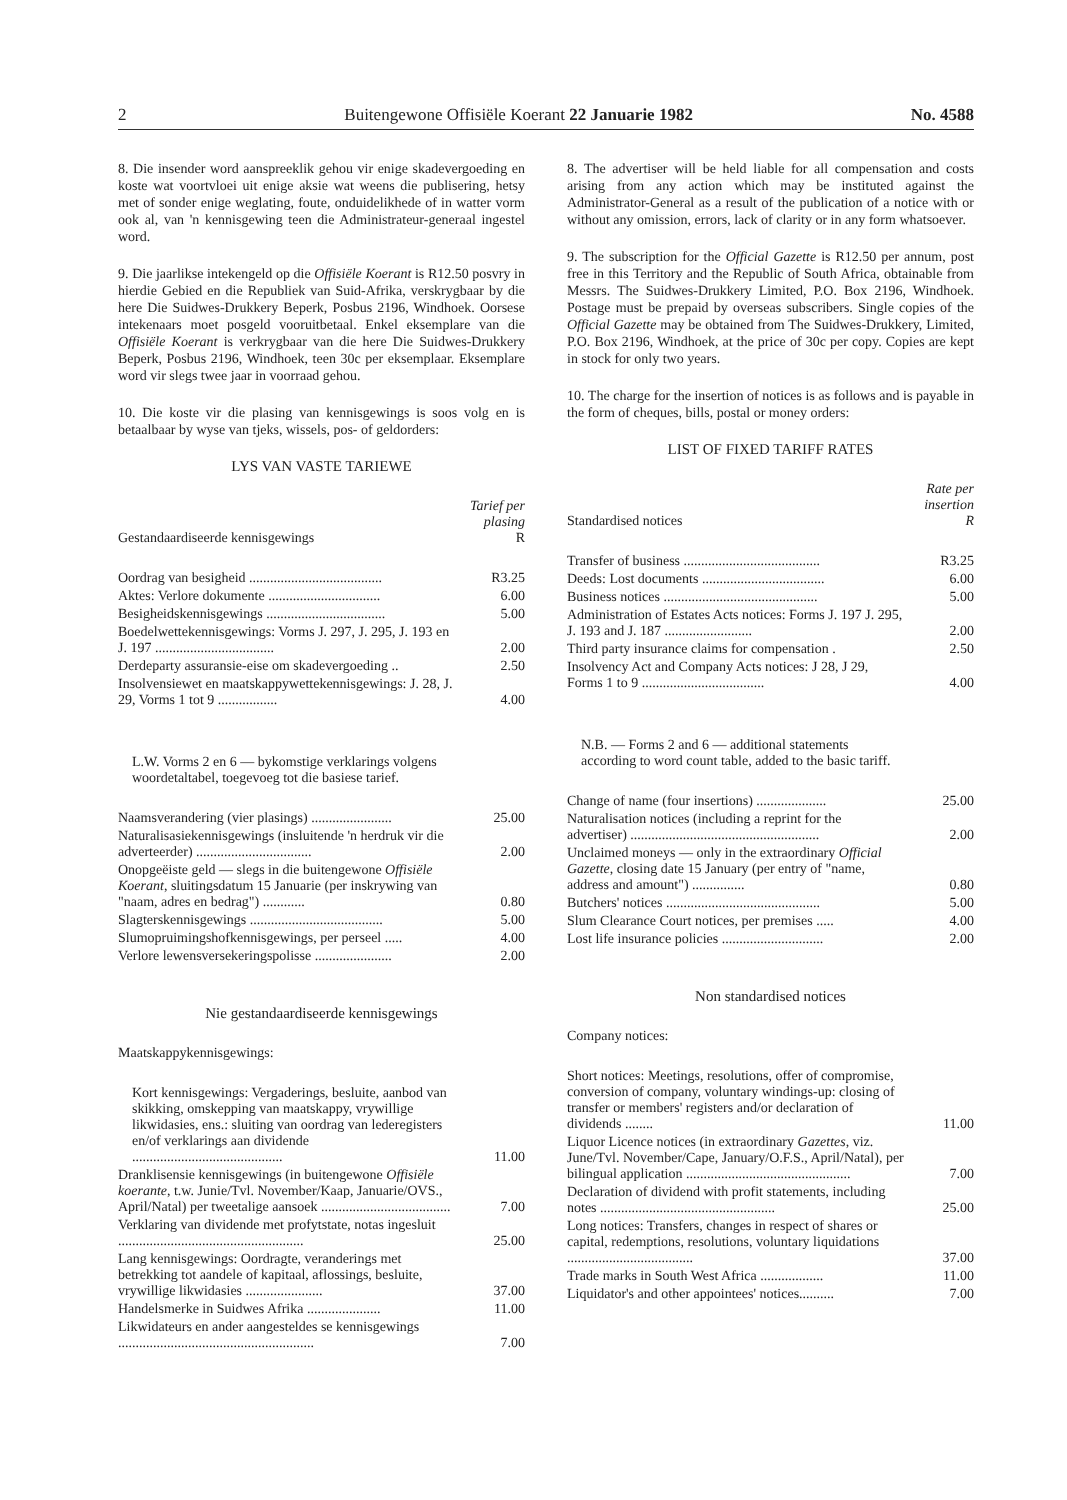2 Buitengewone Offisiële Koerant 22 Januarie 1982 No. 4588
8. Die insender word aanspreeklik gehou vir enige skadevergoeding en koste wat voortvloei uit enige aksie wat weens die publisering, hetsy met of sonder enige weglating, foute, onduidelikhede of in watter vorm ook al, van 'n kennisgewing teen die Administrateur-generaal ingestel word.
9. Die jaarlikse intekengeld op die Offisiële Koerant is R12.50 posvry in hierdie Gebied en die Republiek van Suid-Afrika, verskrygbaar by die here Die Suidwes-Drukkery Beperk, Posbus 2196, Windhoek. Oorsese intekenaars moet posgeld vooruitbetaal. Enkel eksemplare van die Offisiële Koerant is verkrygbaar van die here Die Suidwes-Drukkery Beperk, Posbus 2196, Windhoek, teen 30c per eksemplaar. Eksemplare word vir slegs twee jaar in voorraad gehou.
10. Die koste vir die plasing van kennisgewings is soos volg en is betaalbaar by wyse van tjeks, wissels, pos- of geldorders:
LYS VAN VASTE TARIEWE
| Gestandaardiseerde kennisgewings | Tarief per plasing R |
| --- | --- |
| Oordrag van besigheid ...................................... | R3.25 |
| Aktes: Verlore dokumente ................................ | 6.00 |
| Besigheidskennisgewings .................................. | 5.00 |
| Boedelwettekennisgewings: Vorms J. 297, J. 295, J. 193 en J. 197 .................................. | 2.00 |
| Derdeparty assuransie-eise om skadevergoeding .. | 2.50 |
| Insolvensiewet en maatskappywettekennisgewings: J. 28, J. 29, Vorms 1 tot 9 ................. | 4.00 |
| L.W. Vorms 2 en 6 — bykomstige verklarings volgens woordetaltabel, toegevoeg tot die basiese tarief. | |
| Naamsverandering (vier plasings) ....................... | 25.00 |
| Naturalisasiekennisgewings (insluitende 'n herdruk vir die adverteerder) ................................. | 2.00 |
| Onopgeëiste geld — slegs in die buitengewone Offisiële Koerant , sluitingsdatum 15 Januarie (per inskrywing van "naam, adres en bedrag") ............ | 0.80 |
| Slagterskennisgewings ...................................... | 5.00 |
| Slumopruimingshofkennisgewings, per perseel ..... | 4.00 |
| Verlore lewensversekeringspolisse ...................... | 2.00 |
Nie gestandaardiseerde kennisgewings
| Maatskappykennisgewings: | |
| Kort kennisgewings: Vergaderings, besluite, aanbod van skikking, omskepping van maatskappy, vrywillige likwidasies, ens.: sluiting van oordrag van lederegisters en/of verklarings aan dividende ........................................... | 11.00 |
| Dranklisensie kennisgewings (in buitengewone Offisiële koerante , t.w. Junie/Tvl. November/Kaap, Januarie/OVS., April/Natal) per tweetalige aansoek ..................................... | 7.00 |
| Verklaring van dividende met profytstate, notas ingesluit ..................................................... | 25.00 |
| Lang kennisgewings: Oordragte, veranderings met betrekking tot aandele of kapitaal, aflossings, besluite, vrywillige likwidasies ...................... | 37.00 |
| Handelsmerke in Suidwes Afrika ..................... | 11.00 |
| Likwidateurs en ander aangesteldes se kennisgewings ........................................................ | 7.00 |
8. The advertiser will be held liable for all compensation and costs arising from any action which may be instituted against the Administrator-General as a result of the publication of a notice with or without any omission, errors, lack of clarity or in any form whatsoever.
9. The subscription for the Official Gazette is R12.50 per annum, post free in this Territory and the Republic of South Africa, obtainable from Messrs. The Suidwes-Drukkery Limited, P.O. Box 2196, Windhoek. Postage must be prepaid by overseas subscribers. Single copies of the Official Gazette may be obtained from The Suidwes-Drukkery, Limited, P.O. Box 2196, Windhoek, at the price of 30c per copy. Copies are kept in stock for only two years.
10. The charge for the insertion of notices is as follows and is payable in the form of cheques, bills, postal or money orders:
LIST OF FIXED TARIFF RATES
| Standardised notices | Rate per insertion R |
| --- | --- |
| Transfer of business ....................................... | R3.25 |
| Deeds: Lost documents ................................... | 6.00 |
| Business notices ............................................ | 5.00 |
| Administration of Estates Acts notices: Forms J. 197 J. 295, J. 193 and J. 187 ......................... | 2.00 |
| Third party insurance claims for compensation . | 2.50 |
| Insolvency Act and Company Acts notices: J 28, J 29, Forms 1 to 9 ................................... | 4.00 |
| N.B. — Forms 2 and 6 — additional statements according to word count table, added to the basic tariff. | |
| Change of name (four insertions) .................... | 25.00 |
| Naturalisation notices (including a reprint for the advertiser) ...................................................... | 2.00 |
| Unclaimed moneys — only in the extraordinary Official Gazette , closing date 15 January (per entry of "name, address and amount") ............... | 0.80 |
| Butchers' notices ............................................ | 5.00 |
| Slum Clearance Court notices, per premises ..... | 4.00 |
| Lost life insurance policies ............................. | 2.00 |
Non standardised notices
| Company notices: | |
| Short notices: Meetings, resolutions, offer of compromise, conversion of company, voluntary windings-up: closing of transfer or members' registers and/or declaration of dividends ........ | 11.00 |
| Liquor Licence notices (in extraordinary Gazettes , viz. June/Tvl. November/Cape, January/O.F.S., April/Natal), per bilingual application ............................................... | 7.00 |
| Declaration of dividend with profit statements, including notes .................................................. | 25.00 |
| Long notices: Transfers, changes in respect of shares or capital, redemptions, resolutions, voluntary liquidations .................................... | 37.00 |
| Trade marks in South West Africa .................. | 11.00 |
| Liquidator's and other appointees' notices.......... | 7.00 |